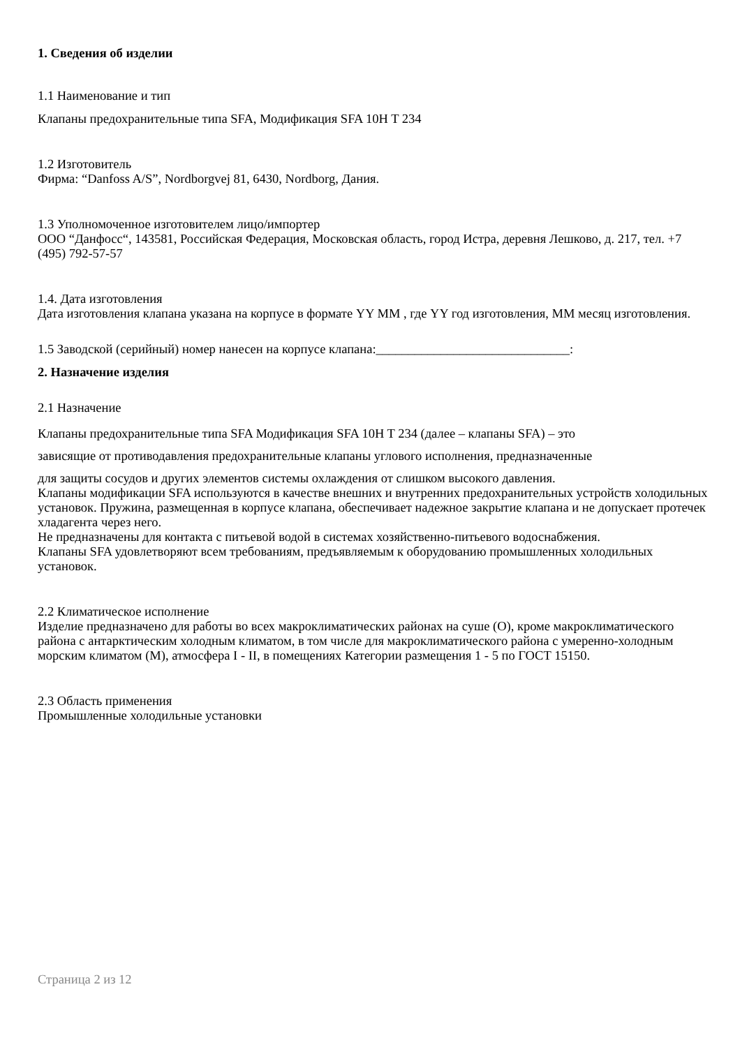1. Сведения об изделии
1.1 Наименование и тип
Клапаны предохранительные типа SFA, Модификация SFA 10H T 234
1.2 Изготовитель
Фирма: “Danfoss A/S”, Nordborgvej 81, 6430, Nordborg, Дания.
1.3 Уполномоченное изготовителем лицо/импортер
ООО “Данфосс“, 143581, Российская Федерация, Московская область, город Истра, деревня Лешково, д. 217, тел. +7 (495) 792-57-57
1.4. Дата изготовления
Дата изготовления клапана указана на корпусе в формате YY MM , где YY год изготовления, MM месяц изготовления.
1.5 Заводской (серийный) номер нанесен на корпусе клапана:______________________________:
2. Назначение изделия
2.1 Назначение
Клапаны предохранительные типа SFA Модификация SFA 10H T 234 (далее – клапаны SFA) – это
зависящие от противодавления предохранительные клапаны углового исполнения, предназначенные
для защиты сосудов и других элементов системы охлаждения от слишком высокого давления.
Клапаны модификации SFA используются в качестве внешних и внутренних предохранительных устройств холодильных установок. Пружина, размещенная в корпусе клапана, обеспечивает надежное закрытие клапана и не допускает протечек хладагента через него.
Не предназначены для контакта с питьевой водой в системах хозяйственно-питьевого водоснабжения.
Клапаны SFA удовлетворяют всем требованиям, предъявляемым к оборудованию промышленных холодильных установок.
2.2 Климатическое исполнение
Изделие предназначено для работы во всех макроклиматических районах на суше (О), кроме макроклиматического района с антарктическим холодным климатом, в том числе для макроклиматического района с умеренно-холодным морским климатом (М), атмосфера I - II, в помещениях Категории размещения 1 - 5 по ГОСТ 15150.
2.3 Область применения
Промышленные холодильные установки
Страница 2 из 12